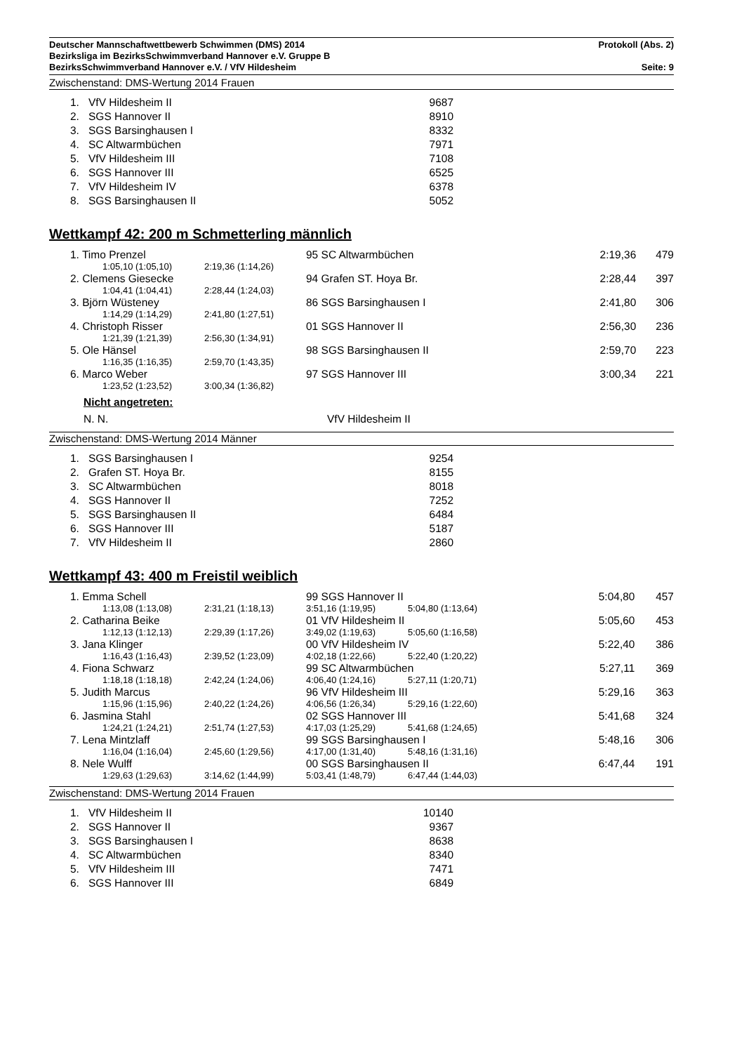Deutscher Mannschaftwettbewerb Schwimmen (DMS) 2014 Protokoll (Abs. 2)
Bezirksliga im BezirksSchwimmverband Hannover e.V. Gruppe B
BezirksSchwimmverband Hannover e.V. / VfV Hildesheim Seite: 9
Zwischenstand: DMS-Wertung 2014 Frauen
| 1. | VfV Hildesheim II | 9687 |
| 2. | SGS Hannover II | 8910 |
| 3. | SGS Barsinghausen I | 8332 |
| 4. | SC Altwarmbüchen | 7971 |
| 5. | VfV Hildesheim III | 7108 |
| 6. | SGS Hannover III | 6525 |
| 7. | VfV Hildesheim IV | 6378 |
| 8. | SGS Barsinghausen II | 5052 |
Wettkampf 42: 200 m Schmetterling männlich
| 1. Timo Prenzel | | 95 SC Altwarmbüchen | | 2:19,36 | 479 |
| 1:05,10 (1:05,10) | 2:19,36 (1:14,26) | | | | |
| 2. Clemens Giesecke | | 94 Grafen ST. Hoya Br. | | 2:28,44 | 397 |
| 1:04,41 (1:04,41) | 2:28,44 (1:24,03) | | | | |
| 3. Björn Wüsteney | | 86 SGS Barsinghausen I | | 2:41,80 | 306 |
| 1:14,29 (1:14,29) | 2:41,80 (1:27,51) | | | | |
| 4. Christoph Risser | | 01 SGS Hannover II | | 2:56,30 | 236 |
| 1:21,39 (1:21,39) | 2:56,30 (1:34,91) | | | | |
| 5. Ole Hänsel | | 98 SGS Barsinghausen II | | 2:59,70 | 223 |
| 1:16,35 (1:16,35) | 2:59,70 (1:43,35) | | | | |
| 6. Marco Weber | | 97 SGS Hannover III | | 3:00,34 | 221 |
| 1:23,52 (1:23,52) | 3:00,34 (1:36,82) | | | | |
| Nicht angetreten: | | | | | |
| N. N. | | VfV Hildesheim II | | | |
Zwischenstand: DMS-Wertung 2014 Männer
| 1. | SGS Barsinghausen I | 9254 |
| 2. | Grafen ST. Hoya Br. | 8155 |
| 3. | SC Altwarmbüchen | 8018 |
| 4. | SGS Hannover II | 7252 |
| 5. | SGS Barsinghausen II | 6484 |
| 6. | SGS Hannover III | 5187 |
| 7. | VfV Hildesheim II | 2860 |
Wettkampf 43: 400 m Freistil weiblich
| 1. Emma Schell | | 99 SGS Hannover II | | 5:04,80 | 457 |
| 1:13,08 (1:13,08) | 2:31,21 (1:18,13) | 3:51,16 (1:19,95) | 5:04,80 (1:13,64) | | |
| 2. Catharina Beike | | 01 VfV Hildesheim II | | 5:05,60 | 453 |
| 1:12,13 (1:12,13) | 2:29,39 (1:17,26) | 3:49,02 (1:19,63) | 5:05,60 (1:16,58) | | |
| 3. Jana Klinger | | 00 VfV Hildesheim IV | | 5:22,40 | 386 |
| 1:16,43 (1:16,43) | 2:39,52 (1:23,09) | 4:02,18 (1:22,66) | 5:22,40 (1:20,22) | | |
| 4. Fiona Schwarz | | 99 SC Altwarmbüchen | | 5:27,11 | 369 |
| 1:18,18 (1:18,18) | 2:42,24 (1:24,06) | 4:06,40 (1:24,16) | 5:27,11 (1:20,71) | | |
| 5. Judith Marcus | | 96 VfV Hildesheim III | | 5:29,16 | 363 |
| 1:15,96 (1:15,96) | 2:40,22 (1:24,26) | 4:06,56 (1:26,34) | 5:29,16 (1:22,60) | | |
| 6. Jasmina Stahl | | 02 SGS Hannover III | | 5:41,68 | 324 |
| 1:24,21 (1:24,21) | 2:51,74 (1:27,53) | 4:17,03 (1:25,29) | 5:41,68 (1:24,65) | | |
| 7. Lena Mintzlaff | | 99 SGS Barsinghausen I | | 5:48,16 | 306 |
| 1:16,04 (1:16,04) | 2:45,60 (1:29,56) | 4:17,00 (1:31,40) | 5:48,16 (1:31,16) | | |
| 8. Nele Wulff | | 00 SGS Barsinghausen II | | 6:47,44 | 191 |
| 1:29,63 (1:29,63) | 3:14,62 (1:44,99) | 5:03,41 (1:48,79) | 6:47,44 (1:44,03) | | |
Zwischenstand: DMS-Wertung 2014 Frauen
| 1. | VfV Hildesheim II | 10140 |
| 2. | SGS Hannover II | 9367 |
| 3. | SGS Barsinghausen I | 8638 |
| 4. | SC Altwarmbüchen | 8340 |
| 5. | VfV Hildesheim III | 7471 |
| 6. | SGS Hannover III | 6849 |